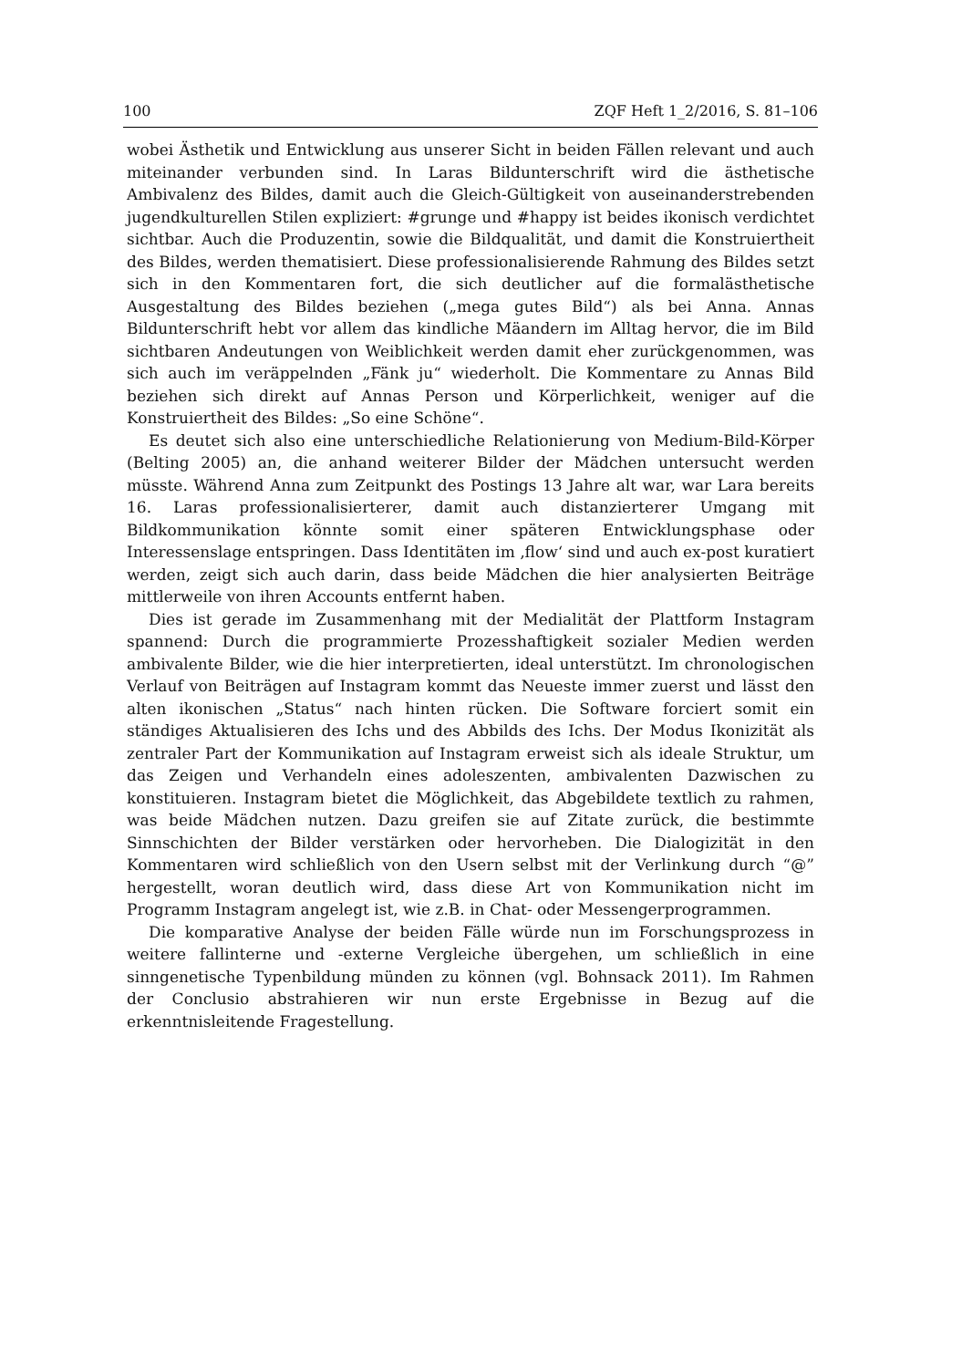100 ZQF Heft 1_2/2016, S. 81–106
wobei Ästhetik und Entwicklung aus unserer Sicht in beiden Fällen relevant und auch miteinander verbunden sind. In Laras Bildunterschrift wird die ästhetische Ambivalenz des Bildes, damit auch die Gleich-Gültigkeit von auseinanderstrebenden jugendkulturellen Stilen expliziert: #grunge und #happy ist beides ikonisch verdichtet sichtbar. Auch die Produzentin, sowie die Bildqualität, und damit die Konstruiertheit des Bildes, werden thematisiert. Diese professionalisierende Rahmung des Bildes setzt sich in den Kommentaren fort, die sich deutlicher auf die formalästhetische Ausgestaltung des Bildes beziehen („mega gutes Bild“) als bei Anna. Annas Bildunterschrift hebt vor allem das kindliche Mäandern im Alltag hervor, die im Bild sichtbaren Andeutungen von Weiblichkeit werden damit eher zurückgenommen, was sich auch im veräppelnden „Fänk ju“ wiederholt. Die Kommentare zu Annas Bild beziehen sich direkt auf Annas Person und Körperlichkeit, weniger auf die Konstruiertheit des Bildes: „So eine Schöne“.
Es deutet sich also eine unterschiedliche Relationierung von Medium-Bild-Körper (Belting 2005) an, die anhand weiterer Bilder der Mädchen untersucht werden müsste. Während Anna zum Zeitpunkt des Postings 13 Jahre alt war, war Lara bereits 16. Laras professionalisierterer, damit auch distanzierterer Umgang mit Bildkommunikation könnte somit einer späteren Entwicklungsphase oder Interessenslage entspringen. Dass Identitäten im ‚flow‘ sind und auch ex-post kuratiert werden, zeigt sich auch darin, dass beide Mädchen die hier analysierten Beiträge mittlerweile von ihren Accounts entfernt haben.
Dies ist gerade im Zusammenhang mit der Medialität der Plattform Instagram spannend: Durch die programmierte Prozesshaftigkeit sozialer Medien werden ambivalente Bilder, wie die hier interpretierten, ideal unterstützt. Im chronologischen Verlauf von Beiträgen auf Instagram kommt das Neueste immer zuerst und lässt den alten ikonischen „Status“ nach hinten rücken. Die Software forciert somit ein ständiges Aktualisieren des Ichs und des Abbilds des Ichs. Der Modus Ikonizität als zentraler Part der Kommunikation auf Instagram erweist sich als ideale Struktur, um das Zeigen und Verhandeln eines adoleszenten, ambivalenten Dazwischen zu konstituieren. Instagram bietet die Möglichkeit, das Abgebildete textlich zu rahmen, was beide Mädchen nutzen. Dazu greifen sie auf Zitate zurück, die bestimmte Sinnschichten der Bilder verstärken oder hervorheben. Die Dialogizität in den Kommentaren wird schließlich von den Usern selbst mit der Verlinkung durch “@” hergestellt, woran deutlich wird, dass diese Art von Kommunikation nicht im Programm Instagram angelegt ist, wie z.B. in Chat- oder Messengerprogrammen.
Die komparative Analyse der beiden Fälle würde nun im Forschungsprozess in weitere fallinterne und -externe Vergleiche übergehen, um schließlich in eine sinngenetische Typenbildung münden zu können (vgl. Bohnsack 2011). Im Rahmen der Conclusio abstrahieren wir nun erste Ergebnisse in Bezug auf die erkenntnisleitende Fragestellung.